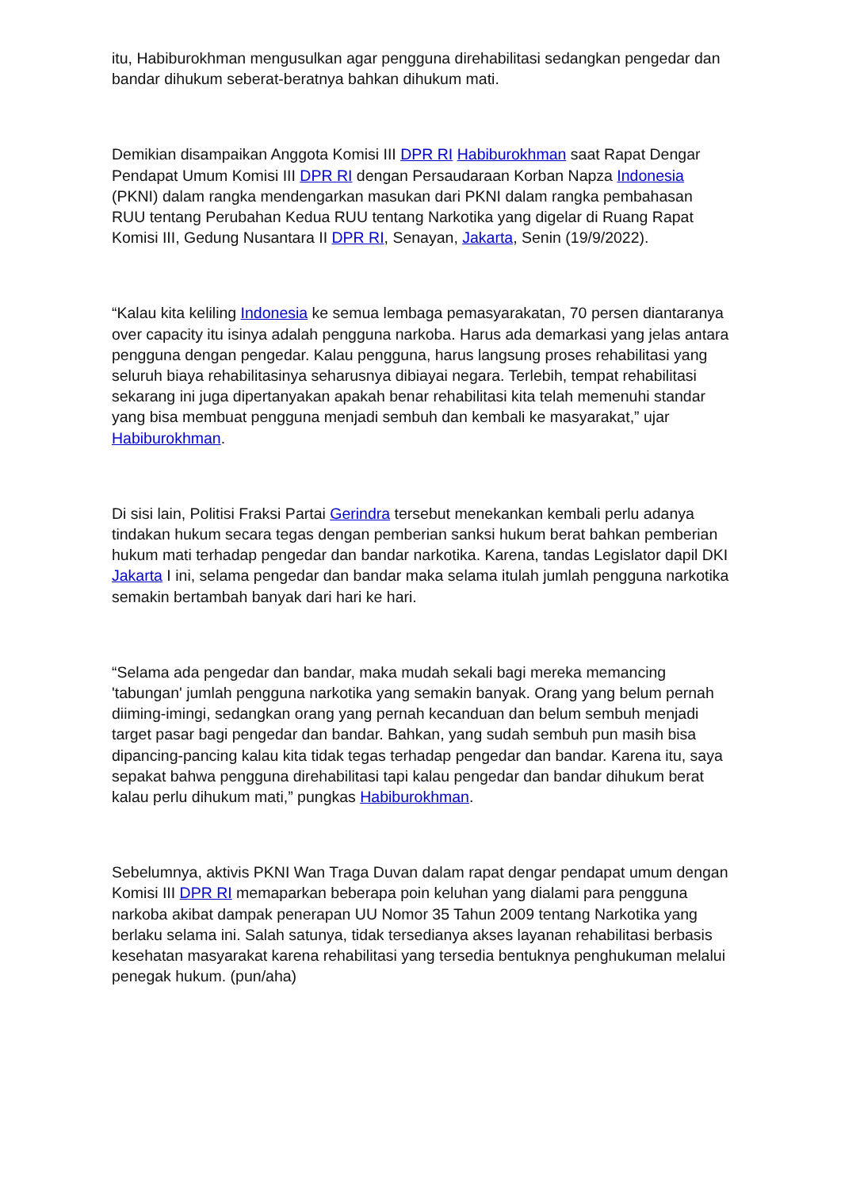itu, Habiburokhman mengusulkan agar pengguna direhabilitasi sedangkan pengedar dan bandar dihukum seberat-beratnya bahkan dihukum mati.
Demikian disampaikan Anggota Komisi III DPR RI Habiburokhman saat Rapat Dengar Pendapat Umum Komisi III DPR RI dengan Persaudaraan Korban Napza Indonesia (PKNI) dalam rangka mendengarkan masukan dari PKNI dalam rangka pembahasan RUU tentang Perubahan Kedua RUU tentang Narkotika yang digelar di Ruang Rapat Komisi III, Gedung Nusantara II DPR RI, Senayan, Jakarta, Senin (19/9/2022).
“Kalau kita keliling Indonesia ke semua lembaga pemasyarakatan, 70 persen diantaranya over capacity itu isinya adalah pengguna narkoba. Harus ada demarkasi yang jelas antara pengguna dengan pengedar. Kalau pengguna, harus langsung proses rehabilitasi yang seluruh biaya rehabilitasinya seharusnya dibiayai negara. Terlebih, tempat rehabilitasi sekarang ini juga dipertanyakan apakah benar rehabilitasi kita telah memenuhi standar yang bisa membuat pengguna menjadi sembuh dan kembali ke masyarakat,” ujar Habiburokhman.
Di sisi lain, Politisi Fraksi Partai Gerindra tersebut menekankan kembali perlu adanya tindakan hukum secara tegas dengan pemberian sanksi hukum berat bahkan pemberian hukum mati terhadap pengedar dan bandar narkotika. Karena, tandas Legislator dapil DKI Jakarta I ini, selama pengedar dan bandar maka selama itulah jumlah pengguna narkotika semakin bertambah banyak dari hari ke hari.
“Selama ada pengedar dan bandar, maka mudah sekali bagi mereka memancing 'tabungan' jumlah pengguna narkotika yang semakin banyak. Orang yang belum pernah diiming-imingi, sedangkan orang yang pernah kecanduan dan belum sembuh menjadi target pasar bagi pengedar dan bandar. Bahkan, yang sudah sembuh pun masih bisa dipancing-pancing kalau kita tidak tegas terhadap pengedar dan bandar. Karena itu, saya sepakat bahwa pengguna direhabilitasi tapi kalau pengedar dan bandar dihukum berat kalau perlu dihukum mati,” pungkas Habiburokhman.
Sebelumnya, aktivis PKNI Wan Traga Duvan dalam rapat dengar pendapat umum dengan Komisi III DPR RI memaparkan beberapa poin keluhan yang dialami para pengguna narkoba akibat dampak penerapan UU Nomor 35 Tahun 2009 tentang Narkotika yang berlaku selama ini. Salah satunya, tidak tersedianya akses layanan rehabilitasi berbasis kesehatan masyarakat karena rehabilitasi yang tersedia bentuknya penghukuman melalui penegak hukum. (pun/aha)